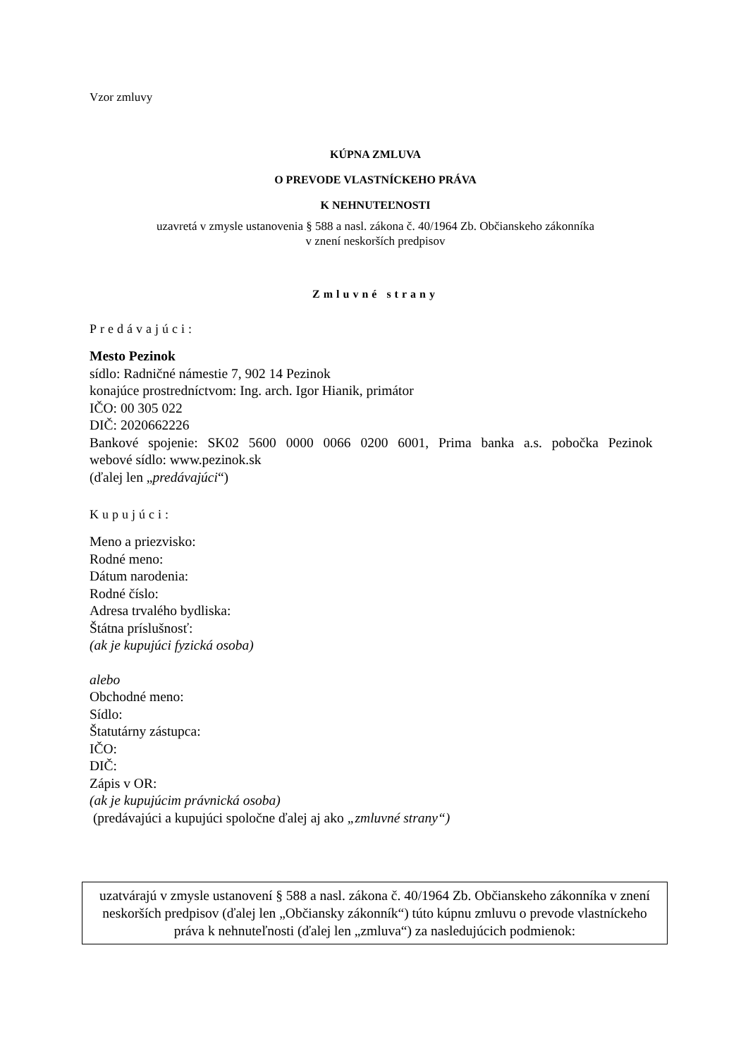Vzor zmluvy
KÚPNA ZMLUVA
O PREVODE VLASTNÍCKEHO PRÁVA
K NEHNUTEĽNOSTI
uzavretá v zmysle ustanovenia § 588 a nasl. zákona č. 40/1964 Zb. Občianskeho zákonníka
v znení neskorších predpisov
Zmluvné strany
Predávajúci:
Mesto Pezinok
sídlo: Radničné námestie 7, 902 14 Pezinok
konajúce prostredníctvom: Ing. arch. Igor Hianik, primátor
IČO: 00 305 022
DIČ: 2020662226
Bankové spojenie: SK02 5600 0000 0066 0200 6001, Prima banka a.s. pobočka Pezinok
webové sídlo: www.pezinok.sk
(ďalej len „predávajúci“)
Kupujúci:
Meno a priezvisko:
Rodné meno:
Dátum narodenia:
Rodné číslo:
Adresa trvalého bydliska:
Štátna príslušnosť:
(ak je kupujúci fyzická osoba)
alebo
Obchodné meno:
Sídlo:
Štatutárny zástupca:
IČO:
DIČ:
Zápis v OR:
(ak je kupujúcim právnická osoba)
(predávajúci a kupujúci spoločne ďalej aj ako „zmluvné strany“)
uzatvárajú v zmysle ustanovení § 588 a nasl. zákona č. 40/1964 Zb. Občianskeho zákonníka v znení neskorších predpisov (ďalej len „Občiansky zákonník“) túto kúpnu zmluvu o prevode vlastníckeho práva k nehnuteľnosti (ďalej len „zmluva“) za nasledujúcich podmienok: